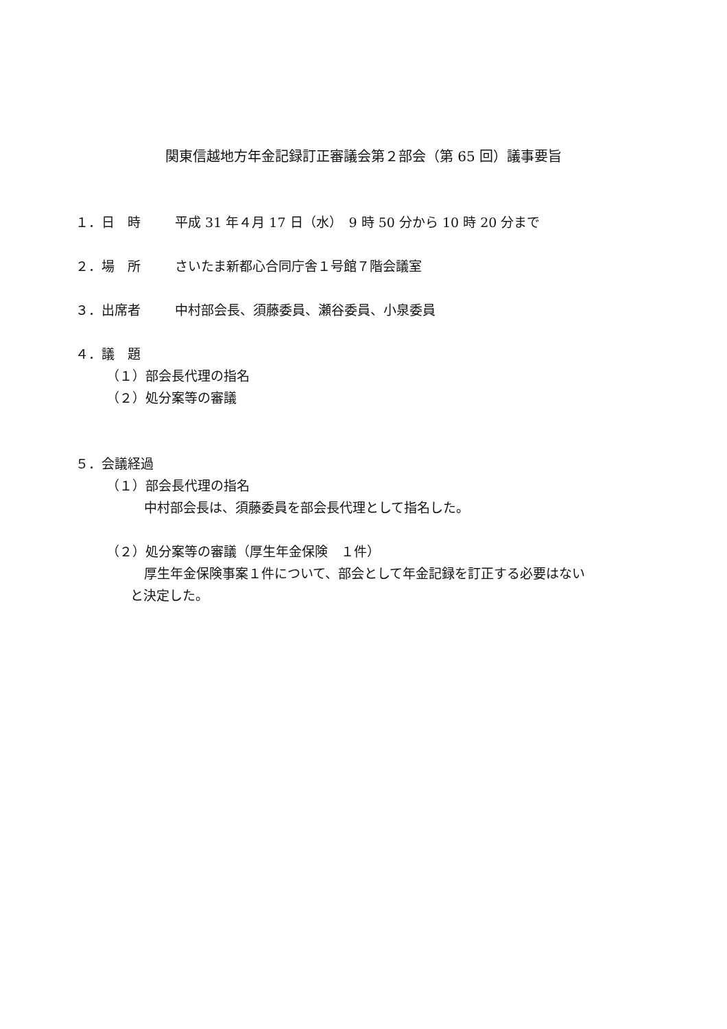関東信越地方年金記録訂正審議会第２部会（第 65 回）議事要旨
１．日　時 平成 31 年４月 17 日（水）　9 時 50 分から 10 時 20 分まで
２．場　所 さいたま新都心合同庁舎１号館７階会議室
３．出席者 中村部会長、須藤委員、瀬谷委員、小泉委員
４．議　題
（１）部会長代理の指名
（２）処分案等の審議
５．会議経過
（１）部会長代理の指名
中村部会長は、須藤委員を部会長代理として指名した。
（２）処分案等の審議（厚生年金保険　１件）
厚生年金保険事案１件について、部会として年金記録を訂正する必要はない
と決定した。